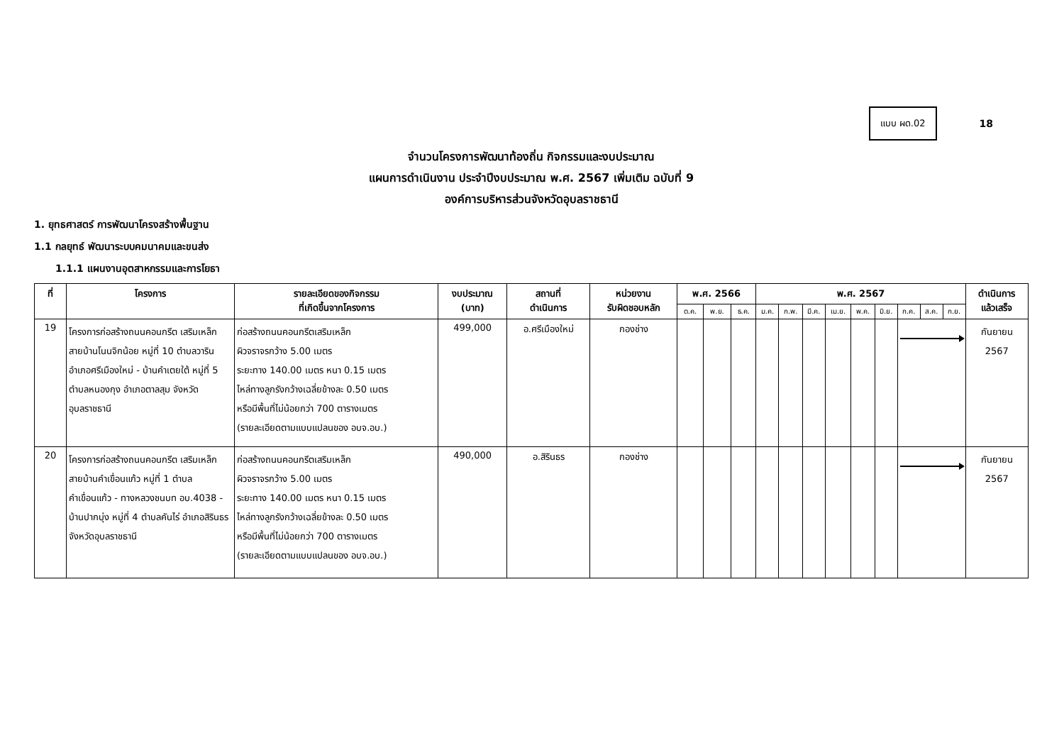แบบ ผด.02
18
จำนวนโครงการพัฒนาท้องถิ่น กิจกรรมและงบประมาณ
แผนการดำเนินงาน ประจำปีงบประมาณ พ.ศ. 2567 เพิ่มเติม ฉบับที่ 9
องค์การบริหารส่วนจังหวัดอุบลราชธานี
1. ยุทธศาสตร์ การพัฒนาโครงสร้างพื้นฐาน
1.1 กลยุทธ์ พัฒนาระบบคมนาคมและขนส่ง
1.1.1 แผนงานอุตสาหกรรมและการโยธา
| ที่ | โครงการ | รายละเอียดของกิจกรรม ที่เกิดขึ้นจากโครงการ | งบประมาณ (บาท) | สถานที่ ดำเนินการ | หน่วยงาน รับผิดชอบหลัก | พ.ศ. 2566 | | | พ.ศ. 2567 | | | | | | | | | ดำเนินการ แล้วเสร็จ |
| --- | --- | --- | --- | --- | --- | --- | --- | --- | --- | --- | --- | --- | --- | --- | --- | --- | --- | --- |
| | | | | | | ต.ค. | พ.ย. | ธ.ค. | ม.ค. | ก.พ. | มี.ค. | เม.ย. | พ.ค. | มิ.ย. | ก.ค. | ส.ค. | ก.ย. | |
| 19 | โครงการก่อสร้างถนนคอนกรีต เสริมเหล็ก สายบ้านโนนจิกน้อย หมู่ที่ 10 ตำบลวาริน อำเภอศรีเมืองใหม่ - บ้านคำเตยใต้ หมู่ที่ 5 ตำบลหนองกุง อำเภอตาลสุม จังหวัดอุบลราชธานี | ก่อสร้างถนนคอนกรีตเสริมเหล็ก ผิวจราจรกว้าง 5.00 เมตร ระยะทาง 140.00 เมตร หนา 0.15 เมตร ไหล่ทางลูกรังกว้างเฉลี่ยข้างละ 0.50 เมตร หรือมีพื้นที่ไม่น้อยกว่า 700 ตารางเมตร (รายละเอียดตามแบบแปลนของ อบจ.อบ.) | 499,000 | อ.ศรีเมืองใหม่ | กองช่าง | | | | | | | | | | | | | กันยายน 2567 |
| 20 | โครงการก่อสร้างถนนคอนกรีต เสริมเหล็ก สายบ้านคำเขื่อนแก้ว หมู่ที่ 1 ตำบลคำเขื่อนแก้ว - ทางหลวงชนบท อบ.4038 - บ้านปากบุ่ง หมู่ที่ 4 ตำบลคันไร่ อำเภอสิรินธร จังหวัดอุบลราชธานี | ก่อสร้างถนนคอนกรีตเสริมเหล็ก ผิวจราจรกว้าง 5.00 เมตร ระยะทาง 140.00 เมตร หนา 0.15 เมตร ไหล่ทางลูกรังกว้างเฉลี่ยข้างละ 0.50 เมตร หรือมีพื้นที่ไม่น้อยกว่า 700 ตารางเมตร (รายละเอียดตามแบบแปลนของ อบจ.อบ.) | 490,000 | อ.สิรินธร | กองช่าง | | | | | | | | | | | | | กันยายน 2567 |